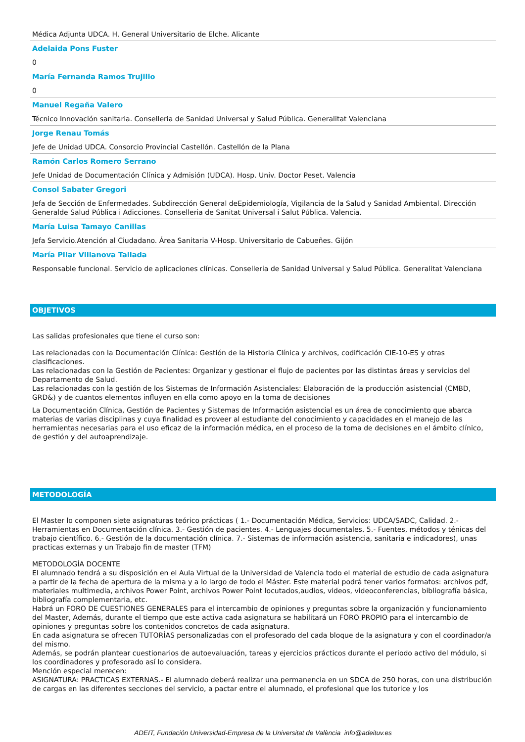Médica Adjunta UDCA. H. General Universitario de Elche. Alicante
Adelaida Pons Fuster
0
María Fernanda Ramos Trujillo
0
Manuel Regaña Valero
Técnico Innovación sanitaria. Conselleria de Sanidad Universal y Salud Pública. Generalitat Valenciana
Jorge Renau Tomás
Jefe de Unidad UDCA. Consorcio Provincial Castellón. Castellón de la Plana
Ramón Carlos Romero Serrano
Jefe Unidad de Documentación Clínica y Admisión (UDCA). Hosp. Univ. Doctor Peset. Valencia
Consol Sabater Gregori
Jefa de Sección de Enfermedades. Subdirección General deEpidemiología, Vigilancia de la Salud y Sanidad Ambiental. Dirección Generalde Salud Pública i Adicciones. Conselleria de Sanitat Universal i Salut Pública. Valencia.
María Luisa Tamayo Canillas
Jefa Servicio.Atención al Ciudadano. Área Sanitaria V-Hosp. Universitario de Cabueñes. Gijón
María Pilar Villanova Tallada
Responsable funcional. Servicio de aplicaciones clínicas. Conselleria de Sanidad Universal y Salud Pública. Generalitat Valenciana
OBJETIVOS
Las salidas profesionales que tiene el curso son:
Las relacionadas con la Documentación Clínica: Gestión de la Historia Clínica y archivos, codificación CIE-10-ES y otras clasificaciones.
Las relacionadas con la Gestión de Pacientes: Organizar y gestionar el flujo de pacientes por las distintas áreas y servicios del Departamento de Salud.
Las relacionadas con la gestión de los Sistemas de Información Asistenciales: Elaboración de la producción asistencial (CMBD, GRD&) y de cuantos elementos influyen en ella como apoyo en la toma de decisiones
La Documentación Clínica, Gestión de Pacientes y Sistemas de Información asistencial es un área de conocimiento que abarca materias de varias disciplinas y cuya finalidad es proveer al estudiante del conocimiento y capacidades en el manejo de las herramientas necesarias para el uso eficaz de la información médica, en el proceso de la toma de decisiones en el ámbito clínico, de gestión y del autoaprendizaje.
METODOLOGÍA
El Master lo componen siete asignaturas teórico prácticas ( 1.- Documentación Médica, Servicios: UDCA/SADC, Calidad. 2.- Herramientas en Documentación clínica. 3.- Gestión de pacientes. 4.- Lenguajes documentales. 5.- Fuentes, métodos y ténicas del trabajo científico. 6.- Gestión de la documentación clínica. 7.- Sistemas de información asistencia, sanitaria e indicadores), unas practicas externas y un Trabajo fin de master (TFM)
METODOLOGÍA DOCENTE
El alumnado tendrá a su disposición en el Aula Virtual de la Universidad de Valencia todo el material de estudio de cada asignatura a partir de la fecha de apertura de la misma y a lo largo de todo el Máster. Este material podrá tener varios formatos: archivos pdf, materiales multimedia, archivos Power Point, archivos Power Point locutados,audios, videos, videoconferencias, bibliografía básica, bibliografía complementaria, etc.
Habrá un FORO DE CUESTIONES GENERALES para el intercambio de opiniones y preguntas sobre la organización y funcionamiento del Master, Además, durante el tiempo que este activa cada asignatura se habilitará un FORO PROPIO para el intercambio de opiniones y preguntas sobre los contenidos concretos de cada asignatura.
En cada asignatura se ofrecen TUTORÍAS personalizadas con el profesorado del cada bloque de la asignatura y con el coordinador/a del mismo.
Además, se podrán plantear cuestionarios de autoevaluación, tareas y ejercicios prácticos durante el periodo activo del módulo, si los coordinadores y profesorado así lo considera.
Mención especial merecen:
ASIGNATURA: PRACTICAS EXTERNAS.- El alumnado deberá realizar una permanencia en un SDCA de 250 horas, con una distribución de cargas en las diferentes secciones del servicio, a pactar entre el alumnado, el profesional que los tutorice y los
ADEIT, Fundación Universidad-Empresa de la Universitat de València info@adeituv.es